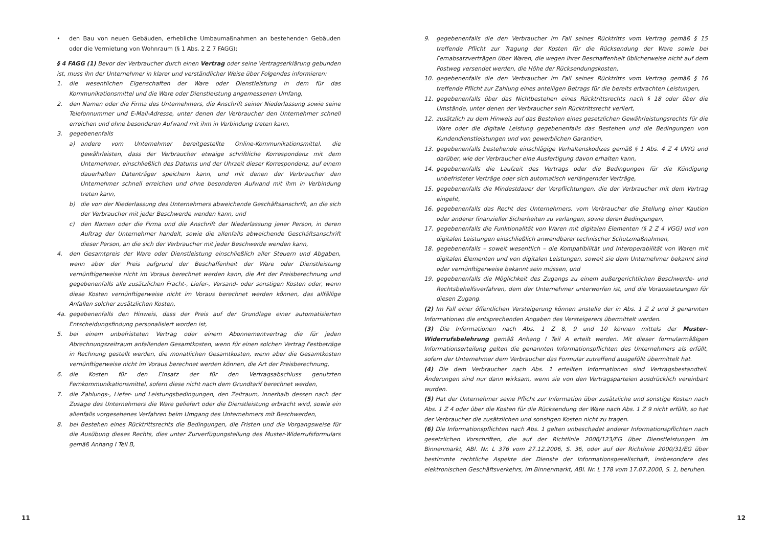11
• den Bau von neuen Gebäuden, erhebliche Umbaumaßnahmen an bestehenden Gebäuden oder die Vermietung von Wohnraum (§ 1 Abs. 2 Z 7 FAGG);
§ 4 FAGG (1) Bevor der Verbraucher durch einen Vertrag oder seine Vertragserklärung gebunden ist, muss ihn der Unternehmer in klarer und verständlicher Weise über Folgendes informieren:
1. die wesentlichen Eigenschaften der Ware oder Dienstleistung in dem für das Kommunikationsmittel und die Ware oder Dienstleistung angemessenen Umfang,
2. den Namen oder die Firma des Unternehmers, die Anschrift seiner Niederlassung sowie seine Telefonnummer und E-Mail-Adresse, unter denen der Verbraucher den Unternehmer schnell erreichen und ohne besonderen Aufwand mit ihm in Verbindung treten kann,
3. gegebenenfalls
a) andere vom Unternehmer bereitgestellte Online-Kommunikationsmittel, die gewährleisten, dass der Verbraucher etwaige schriftliche Korrespondenz mit dem Unternehmer, einschließlich des Datums und der Uhrzeit dieser Korrespondenz, auf einem dauerhaften Datenträger speichern kann, und mit denen der Verbraucher den Unternehmer schnell erreichen und ohne besonderen Aufwand mit ihm in Verbindung treten kann,
b) die von der Niederlassung des Unternehmers abweichende Geschäftsanschrift, an die sich der Verbraucher mit jeder Beschwerde wenden kann, und
c) den Namen oder die Firma und die Anschrift der Niederlassung jener Person, in deren Auftrag der Unternehmer handelt, sowie die allenfalls abweichende Geschäftsanschrift dieser Person, an die sich der Verbraucher mit jeder Beschwerde wenden kann,
4. den Gesamtpreis der Ware oder Dienstleistung einschließlich aller Steuern und Abgaben, wenn aber der Preis aufgrund der Beschaffenheit der Ware oder Dienstleistung vernünftigerweise nicht im Voraus berechnet werden kann, die Art der Preisberechnung und gegebenenfalls alle zusätzlichen Fracht-, Liefer-, Versand- oder sonstigen Kosten oder, wenn diese Kosten vernünftigerweise nicht im Voraus berechnet werden können, das allfällige Anfallen solcher zusätzlichen Kosten,
4a. gegebenenfalls den Hinweis, dass der Preis auf der Grundlage einer automatisierten Entscheidungsfindung personalisiert worden ist,
5. bei einem unbefristeten Vertrag oder einem Abonnementvertrag die für jeden Abrechnungszeitraum anfallenden Gesamtkosten, wenn für einen solchen Vertrag Festbeträge in Rechnung gestellt werden, die monatlichen Gesamtkosten, wenn aber die Gesamtkosten vernünftigerweise nicht im Voraus berechnet werden können, die Art der Preisberechnung,
6. die Kosten für den Einsatz der für den Vertragsabschluss genutzten Fernkommunikationsmittel, sofern diese nicht nach dem Grundtarif berechnet werden,
7. die Zahlungs-, Liefer- und Leistungsbedingungen, den Zeitraum, innerhalb dessen nach der Zusage des Unternehmers die Ware geliefert oder die Dienstleistung erbracht wird, sowie ein allenfalls vorgesehenes Verfahren beim Umgang des Unternehmers mit Beschwerden,
8. bei Bestehen eines Rücktrittsrechts die Bedingungen, die Fristen und die Vorgangsweise für die Ausübung dieses Rechts, dies unter Zurverfügungstellung des Muster-Widerrufsformulars gemäß Anhang I Teil B,
9. gegebenenfalls die den Verbraucher im Fall seines Rücktritts vom Vertrag gemäß § 15 treffende Pflicht zur Tragung der Kosten für die Rücksendung der Ware sowie bei Fernabsatzverträgen über Waren, die wegen ihrer Beschaffenheit üblicherweise nicht auf dem Postweg versendet werden, die Höhe der Rücksendungskosten,
10. gegebenenfalls die den Verbraucher im Fall seines Rücktritts vom Vertrag gemäß § 16 treffende Pflicht zur Zahlung eines anteiligen Betrags für die bereits erbrachten Leistungen,
11. gegebenenfalls über das Nichtbestehen eines Rücktrittsrechts nach § 18 oder über die Umstände, unter denen der Verbraucher sein Rücktrittsrecht verliert,
12. zusätzlich zu dem Hinweis auf das Bestehen eines gesetzlichen Gewährleistungsrechts für die Ware oder die digitale Leistung gegebenenfalls das Bestehen und die Bedingungen von Kundendienstleistungen und von gewerblichen Garantien,
13. gegebenenfalls bestehende einschlägige Verhaltenskodizes gemäß § 1 Abs. 4 Z 4 UWG und darüber, wie der Verbraucher eine Ausfertigung davon erhalten kann,
14. gegebenenfalls die Laufzeit des Vertrags oder die Bedingungen für die Kündigung unbefristeter Verträge oder sich automatisch verlängernder Verträge,
15. gegebenenfalls die Mindestdauer der Verpflichtungen, die der Verbraucher mit dem Vertrag eingeht,
16. gegebenenfalls das Recht des Unternehmers, vom Verbraucher die Stellung einer Kaution oder anderer finanzieller Sicherheiten zu verlangen, sowie deren Bedingungen,
17. gegebenenfalls die Funktionalität von Waren mit digitalen Elementen (§ 2 Z 4 VGG) und von digitalen Leistungen einschließlich anwendbarer technischer Schutzmaßnahmen,
18. gegebenenfalls – soweit wesentlich – die Kompatibilität und Interoperabilität von Waren mit digitalen Elementen und von digitalen Leistungen, soweit sie dem Unternehmer bekannt sind oder vernünftigerweise bekannt sein müssen, und
19. gegebenenfalls die Möglichkeit des Zugangs zu einem außergerichtlichen Beschwerde- und Rechtsbehelfsverfahren, dem der Unternehmer unterworfen ist, und die Voraussetzungen für diesen Zugang.
(2) Im Fall einer öffentlichen Versteigerung können anstelle der in Abs. 1 Z 2 und 3 genannten Informationen die entsprechenden Angaben des Versteigerers übermittelt werden.
(3) Die Informationen nach Abs. 1 Z 8, 9 und 10 können mittels der Muster-Widerrufsbelehrung gemäß Anhang I Teil A erteilt werden. Mit dieser formularmäßigen Informationserteilung gelten die genannten Informationspflichten des Unternehmers als erfüllt, sofern der Unternehmer dem Verbraucher das Formular zutreffend ausgefüllt übermittelt hat.
(4) Die dem Verbraucher nach Abs. 1 erteilten Informationen sind Vertragsbestandteil. Änderungen sind nur dann wirksam, wenn sie von den Vertragsparteien ausdrücklich vereinbart wurden.
(5) Hat der Unternehmer seine Pflicht zur Information über zusätzliche und sonstige Kosten nach Abs. 1 Z 4 oder über die Kosten für die Rücksendung der Ware nach Abs. 1 Z 9 nicht erfüllt, so hat der Verbraucher die zusätzlichen und sonstigen Kosten nicht zu tragen.
(6) Die Informationspflichten nach Abs. 1 gelten unbeschadet anderer Informationspflichten nach gesetzlichen Vorschriften, die auf der Richtlinie 2006/123/EG über Dienstleistungen im Binnenmarkt, ABl. Nr. L 376 vom 27.12.2006, S. 36, oder auf der Richtlinie 2000/31/EG über bestimmte rechtliche Aspekte der Dienste der Informationsgesellschaft, insbesondere des elektronischen Geschäftsverkehrs, im Binnenmarkt, ABl. Nr. L 178 vom 17.07.2000, S. 1, beruhen.
12